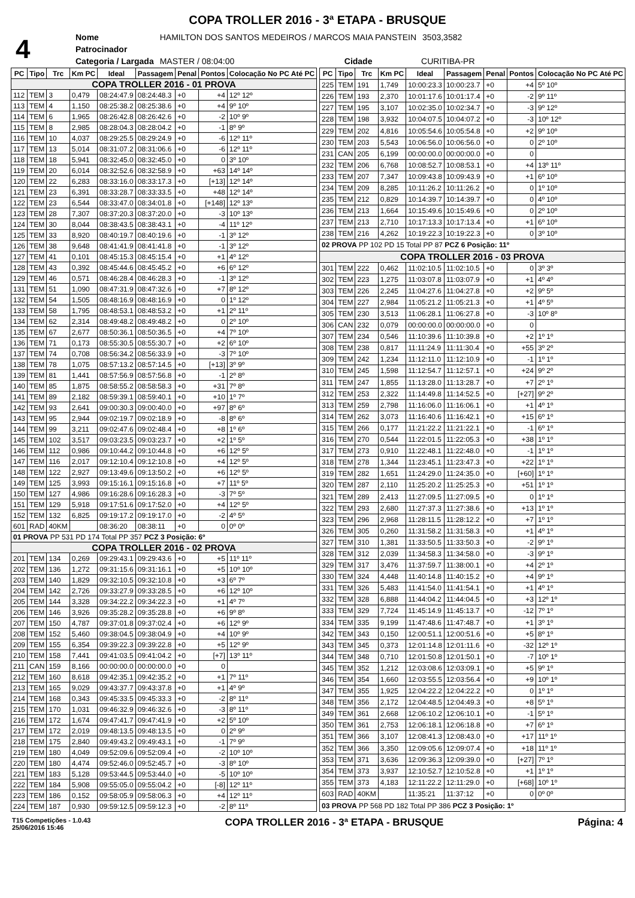COPA TROLLER 2016 - 3ª ETAPA - BRUSQUE
| 4 | Nome | HAMILTON DOS SANTOS MEDEIROS / MARCOS MAIA PANSTEIN | | | 3503,3582 |
| | Patrocinador | | | | |
| | Categoria / Largada | MASTER / 08:04:00 | Cidade | CURITIBA-PR | |
| PC | Tipo | Trc | Km PC | Ideal | Passagem | Penal | Pontos | Colocação No PC Até PC |
| --- | --- | --- | --- | --- | --- | --- | --- | --- |
| COPA TROLLER 2016 - 01 PROVA | | | | | | | | |
| 112 | TEM | 3 | 0,479 | 08:24:47.9 | 08:24:48.3 | +0 | +4 | 12º 12º |
| 113 | TEM | 4 | 1,150 | 08:25:38.2 | 08:25:38.6 | +0 | +4 | 9º 10º |
| 114 | TEM | 6 | 1,965 | 08:26:42.8 | 08:26:42.6 | +0 | -2 | 10º 9º |
| 115 | TEM | 8 | 2,985 | 08:28:04.3 | 08:28:04.2 | +0 | -1 | 8º 9º |
| 116 | TEM | 10 | 4,037 | 08:29:25.5 | 08:29:24.9 | +0 | -6 | 12º 11º |
| 117 | TEM | 13 | 5,014 | 08:31:07.2 | 08:31:06.6 | +0 | -6 | 12º 11º |
| 118 | TEM | 18 | 5,941 | 08:32:45.0 | 08:32:45.0 | +0 | 0 | 3º 10º |
| 119 | TEM | 20 | 6,014 | 08:32:52.6 | 08:32:58.9 | +0 | +63 | 14º 14º |
| 120 | TEM | 22 | 6,283 | 08:33:16.0 | 08:33:17.3 | +0 | [+13] | 12º 14º |
| 121 | TEM | 23 | 6,391 | 08:33:28.7 | 08:33:33.5 | +0 | +48 | 12º 14º |
| 122 | TEM | 23 | 6,544 | 08:33:47.0 | 08:34:01.8 | +0 | [+148] | 12º 13º |
| 123 | TEM | 28 | 7,307 | 08:37:20.3 | 08:37:20.0 | +0 | -3 | 10º 13º |
| 124 | TEM | 30 | 8,044 | 08:38:43.5 | 08:38:43.1 | +0 | -4 | 11º 12º |
| 125 | TEM | 33 | 8,920 | 08:40:19.7 | 08:40:19.6 | +0 | -1 | 3º 12º |
| 126 | TEM | 38 | 9,648 | 08:41:41.9 | 08:41:41.8 | +0 | -1 | 3º 12º |
| 127 | TEM | 41 | 0,101 | 08:45:15.3 | 08:45:15.4 | +0 | +1 | 4º 12º |
| 128 | TEM | 43 | 0,392 | 08:45:44.6 | 08:45:45.2 | +0 | +6 | 6º 12º |
| 129 | TEM | 46 | 0,571 | 08:46:28.4 | 08:46:28.3 | +0 | -1 | 3º 12º |
| 131 | TEM | 51 | 1,090 | 08:47:31.9 | 08:47:32.6 | +0 | +7 | 8º 12º |
| 132 | TEM | 54 | 1,505 | 08:48:16.9 | 08:48:16.9 | +0 | 0 | 1º 12º |
| 133 | TEM | 58 | 1,795 | 08:48:53.1 | 08:48:53.2 | +0 | +1 | 2º 11º |
| 134 | TEM | 62 | 2,314 | 08:49:48.2 | 08:49:48.2 | +0 | 0 | 2º 10º |
| 135 | TEM | 67 | 2,677 | 08:50:36.1 | 08:50:36.5 | +0 | +4 | 7º 10º |
| 136 | TEM | 71 | 0,173 | 08:55:30.5 | 08:55:30.7 | +0 | +2 | 6º 10º |
| 137 | TEM | 74 | 0,708 | 08:56:34.2 | 08:56:33.9 | +0 | -3 | 7º 10º |
| 138 | TEM | 78 | 1,075 | 08:57:13.2 | 08:57:14.5 | +0 | [+13] | 3º 9º |
| 139 | TEM | 81 | 1,441 | 08:57:56.9 | 08:57:56.8 | +0 | -1 | 2º 8º |
| 140 | TEM | 85 | 1,875 | 08:58:55.2 | 08:58:58.3 | +0 | +31 | 7º 8º |
| 141 | TEM | 89 | 2,182 | 08:59:39.1 | 08:59:40.1 | +0 | +10 | 1º 7º |
| 142 | TEM | 93 | 2,641 | 09:00:30.3 | 09:00:40.0 | +0 | +97 | 8º 6º |
| 143 | TEM | 95 | 2,944 | 09:02:19.7 | 09:02:18.9 | +0 | -8 | 8º 6º |
| 144 | TEM | 99 | 3,211 | 09:02:47.6 | 09:02:48.4 | +0 | +8 | 1º 6º |
| 145 | TEM | 102 | 3,517 | 09:03:23.5 | 09:03:23.7 | +0 | +2 | 1º 5º |
| 146 | TEM | 112 | 0,986 | 09:10:44.2 | 09:10:44.8 | +0 | +6 | 12º 5º |
| 147 | TEM | 116 | 2,017 | 09:12:10.4 | 09:12:10.8 | +0 | +4 | 12º 5º |
| 148 | TEM | 122 | 2,927 | 09:13:49.6 | 09:13:50.2 | +0 | +6 | 12º 5º |
| 149 | TEM | 125 | 3,993 | 09:15:16.1 | 09:15:16.8 | +0 | +7 | 11º 5º |
| 150 | TEM | 127 | 4,986 | 09:16:28.6 | 09:16:28.3 | +0 | -3 | 7º 5º |
| 151 | TEM | 129 | 5,918 | 09:17:51.6 | 09:17:52.0 | +0 | +4 | 12º 5º |
| 152 | TEM | 132 | 6,825 | 09:19:17.2 | 09:19:17.0 | +0 | -2 | 4º 5º |
| 601 | RAD | 40KM | | 08:36:20 | 08:38:11 | +0 | 0 | 0º 0º |
| 01 PROVA PP 531 PD 174 Total PP 357 PCZ 3 Posição: 6º | | | | | | | | |
| COPA TROLLER 2016 - 02 PROVA | | | | | | | | |
| 201 | TEM | 134 | 0,269 | 09:29:43.1 | 09:29:43.6 | +0 | +5 | 11º 11º |
| 202 | TEM | 136 | 1,272 | 09:31:15.6 | 09:31:16.1 | +0 | +5 | 10º 10º |
| 203 | TEM | 140 | 1,829 | 09:32:10.5 | 09:32:10.8 | +0 | +3 | 6º 7º |
| 204 | TEM | 142 | 2,726 | 09:33:27.9 | 09:33:28.5 | +0 | +6 | 12º 10º |
| 205 | TEM | 144 | 3,328 | 09:34:22.2 | 09:34:22.3 | +0 | +1 | 4º 7º |
| 206 | TEM | 146 | 3,926 | 09:35:28.2 | 09:35:28.8 | +0 | +6 | 9º 8º |
| 207 | TEM | 150 | 4,787 | 09:37:01.8 | 09:37:02.4 | +0 | +6 | 12º 9º |
| 208 | TEM | 152 | 5,460 | 09:38:04.5 | 09:38:04.9 | +0 | +4 | 10º 9º |
| 209 | TEM | 155 | 6,354 | 09:39:22.3 | 09:39:22.8 | +0 | +5 | 12º 9º |
| 210 | TEM | 158 | 7,441 | 09:41:03.5 | 09:41:04.2 | +0 | [+7] | 13º 11º |
| 211 | CAN | 159 | 8,166 | 00:00:00.0 | 00:00:00.0 | +0 | 0 | |
| 212 | TEM | 160 | 8,618 | 09:42:35.1 | 09:42:35.2 | +0 | +1 | 7º 11º |
| 213 | TEM | 165 | 9,029 | 09:43:37.7 | 09:43:37.8 | +0 | +1 | 4º 9º |
| 214 | TEM | 168 | 0,343 | 09:45:33.5 | 09:45:33.3 | +0 | -2 | 8º 11º |
| 215 | TEM | 170 | 1,031 | 09:46:32.9 | 09:46:32.6 | +0 | -3 | 8º 11º |
| 216 | TEM | 172 | 1,674 | 09:47:41.7 | 09:47:41.9 | +0 | +2 | 5º 10º |
| 217 | TEM | 172 | 2,019 | 09:48:13.5 | 09:48:13.5 | +0 | 0 | 2º 9º |
| 218 | TEM | 175 | 2,840 | 09:49:43.2 | 09:49:43.1 | +0 | -1 | 7º 9º |
| 219 | TEM | 180 | 4,049 | 09:52:09.6 | 09:52:09.4 | +0 | -2 | 10º 10º |
| 220 | TEM | 180 | 4,474 | 09:52:46.0 | 09:52:45.7 | +0 | -3 | 8º 10º |
| 221 | TEM | 183 | 5,128 | 09:53:44.5 | 09:53:44.0 | +0 | -5 | 10º 10º |
| 222 | TEM | 184 | 5,908 | 09:55:05.0 | 09:55:04.2 | +0 | [-8] | 12º 11º |
| 223 | TEM | 186 | 0,152 | 09:58:05.9 | 09:58:06.3 | +0 | +4 | 12º 11º |
| 224 | TEM | 187 | 0,930 | 09:59:12.5 | 09:59:12.3 | +0 | -2 | 8º 11º |
| PC | Tipo | Trc | Km PC | Ideal | Passagem | Penal | Pontos | Colocação No PC Até PC |
| --- | --- | --- | --- | --- | --- | --- | --- | --- |
| 225 | TEM | 191 | 1,749 | 10:00:23.3 | 10:00:23.7 | +0 | +4 | 5º 10º |
| 226 | TEM | 193 | 2,370 | 10:01:17.6 | 10:01:17.4 | +0 | -2 | 9º 11º |
| 227 | TEM | 195 | 3,107 | 10:02:35.0 | 10:02:34.7 | +0 | -3 | 9º 12º |
| 228 | TEM | 198 | 3,932 | 10:04:07.5 | 10:04:07.2 | +0 | -3 | 10º 12º |
| 229 | TEM | 202 | 4,816 | 10:05:54.6 | 10:05:54.8 | +0 | +2 | 9º 10º |
| 230 | TEM | 203 | 5,543 | 10:06:56.0 | 10:06:56.0 | +0 | 0 | 2º 10º |
| 231 | CAN | 205 | 6,199 | 00:00:00.0 | 00:00:00.0 | +0 | 0 | |
| 232 | TEM | 206 | 6,768 | 10:08:52.7 | 10:08:53.1 | +0 | +4 | 13º 11º |
| 233 | TEM | 207 | 7,347 | 10:09:43.8 | 10:09:43.9 | +0 | +1 | 6º 10º |
| 234 | TEM | 209 | 8,285 | 10:11:26.2 | 10:11:26.2 | +0 | 0 | 1º 10º |
| 235 | TEM | 212 | 0,829 | 10:14:39.7 | 10:14:39.7 | +0 | 0 | 4º 10º |
| 236 | TEM | 213 | 1,664 | 10:15:49.6 | 10:15:49.6 | +0 | 0 | 2º 10º |
| 237 | TEM | 213 | 2,710 | 10:17:13.3 | 10:17:13.4 | +0 | +1 | 6º 10º |
| 238 | TEM | 216 | 4,262 | 10:19:22.3 | 10:19:22.3 | +0 | 0 | 3º 10º |
| 02 PROVA PP 102 PD 15 Total PP 87 PCZ 6 Posição: 11º | | | | | | | | |
| COPA TROLLER 2016 - 03 PROVA | | | | | | | | |
| 301 | TEM | 222 | 0,462 | 11:02:10.5 | 11:02:10.5 | +0 | 0 | 3º 3º |
| 302 | TEM | 223 | 1,275 | 11:03:07.8 | 11:03:07.9 | +0 | +1 | 4º 4º |
| 303 | TEM | 226 | 2,245 | 11:04:27.6 | 11:04:27.8 | +0 | +2 | 9º 5º |
| 304 | TEM | 227 | 2,984 | 11:05:21.2 | 11:05:21.3 | +0 | +1 | 4º 5º |
| 305 | TEM | 230 | 3,513 | 11:06:28.1 | 11:06:27.8 | +0 | -3 | 10º 8º |
| 306 | CAN | 232 | 0,079 | 00:00:00.0 | 00:00:00.0 | +0 | 0 | |
| 307 | TEM | 234 | 0,546 | 11:10:39.6 | 11:10:39.8 | +0 | +2 | 1º 1º |
| 308 | TEM | 238 | 0,817 | 11:11:24.9 | 11:11:30.4 | +0 | +55 | 3º 2º |
| 309 | TEM | 242 | 1,234 | 11:12:11.0 | 11:12:10.9 | +0 | -1 | 1º 1º |
| 310 | TEM | 245 | 1,598 | 11:12:54.7 | 11:12:57.1 | +0 | +24 | 9º 2º |
| 311 | TEM | 247 | 1,855 | 11:13:28.0 | 11:13:28.7 | +0 | +7 | 2º 1º |
| 312 | TEM | 253 | 2,322 | 11:14:49.8 | 11:14:52.5 | +0 | [+27] | 9º 2º |
| 313 | TEM | 259 | 2,798 | 11:16:06.0 | 11:16:06.1 | +0 | +1 | 4º 1º |
| 314 | TEM | 262 | 3,073 | 11:16:40.6 | 11:16:42.1 | +0 | +15 | 6º 1º |
| 315 | TEM | 266 | 0,177 | 11:21:22.2 | 11:21:22.1 | +0 | -1 | 6º 1º |
| 316 | TEM | 270 | 0,544 | 11:22:01.5 | 11:22:05.3 | +0 | +38 | 1º 1º |
| 317 | TEM | 273 | 0,910 | 11:22:48.1 | 11:22:48.0 | +0 | -1 | 1º 1º |
| 318 | TEM | 278 | 1,344 | 11:23:45.1 | 11:23:47.3 | +0 | +22 | 1º 1º |
| 319 | TEM | 282 | 1,651 | 11:24:29.0 | 11:24:35.0 | +0 | [+60] | 1º 1º |
| 320 | TEM | 287 | 2,110 | 11:25:20.2 | 11:25:25.3 | +0 | +51 | 1º 1º |
| 321 | TEM | 289 | 2,413 | 11:27:09.5 | 11:27:09.5 | +0 | 0 | 1º 1º |
| 322 | TEM | 293 | 2,680 | 11:27:37.3 | 11:27:38.6 | +0 | +13 | 1º 1º |
| 323 | TEM | 296 | 2,968 | 11:28:11.5 | 11:28:12.2 | +0 | +7 | 1º 1º |
| 326 | TEM | 305 | 0,260 | 11:31:58.2 | 11:31:58.3 | +0 | +1 | 4º 1º |
| 327 | TEM | 310 | 1,381 | 11:33:50.5 | 11:33:50.3 | +0 | -2 | 9º 1º |
| 328 | TEM | 312 | 2,039 | 11:34:58.3 | 11:34:58.0 | +0 | -3 | 9º 1º |
| 329 | TEM | 317 | 3,476 | 11:37:59.7 | 11:38:00.1 | +0 | +4 | 2º 1º |
| 330 | TEM | 324 | 4,448 | 11:40:14.8 | 11:40:15.2 | +0 | +4 | 9º 1º |
| 331 | TEM | 326 | 5,483 | 11:41:54.0 | 11:41:54.1 | +0 | +1 | 4º 1º |
| 332 | TEM | 328 | 6,888 | 11:44:04.2 | 11:44:04.5 | +0 | +3 | 12º 1º |
| 333 | TEM | 329 | 7,724 | 11:45:14.9 | 11:45:13.7 | +0 | -12 | 7º 1º |
| 334 | TEM | 335 | 9,199 | 11:47:48.6 | 11:47:48.7 | +0 | +1 | 3º 1º |
| 342 | TEM | 343 | 0,150 | 12:00:51.1 | 12:00:51.6 | +0 | +5 | 8º 1º |
| 343 | TEM | 345 | 0,373 | 12:01:14.8 | 12:01:11.6 | +0 | -32 | 12º 1º |
| 344 | TEM | 348 | 0,710 | 12:01:50.8 | 12:01:50.1 | +0 | -7 | 10º 1º |
| 345 | TEM | 352 | 1,212 | 12:03:08.6 | 12:03:09.1 | +0 | +5 | 9º 1º |
| 346 | TEM | 354 | 1,660 | 12:03:55.5 | 12:03:56.4 | +0 | +9 | 10º 1º |
| 347 | TEM | 355 | 1,925 | 12:04:22.2 | 12:04:22.2 | +0 | 0 | 1º 1º |
| 348 | TEM | 356 | 2,172 | 12:04:48.5 | 12:04:49.3 | +0 | +8 | 5º 1º |
| 349 | TEM | 361 | 2,668 | 12:06:10.2 | 12:06:10.1 | +0 | -1 | 5º 1º |
| 350 | TEM | 361 | 2,753 | 12:06:18.1 | 12:06:18.8 | +0 | +7 | 6º 1º |
| 351 | TEM | 366 | 3,107 | 12:08:41.3 | 12:08:43.0 | +0 | +17 | 11º 1º |
| 352 | TEM | 366 | 3,350 | 12:09:05.6 | 12:09:07.4 | +0 | +18 | 11º 1º |
| 353 | TEM | 371 | 3,636 | 12:09:36.3 | 12:09:39.0 | +0 | [+27] | 7º 1º |
| 354 | TEM | 373 | 3,937 | 12:10:52.7 | 12:10:52.8 | +0 | +1 | 1º 1º |
| 355 | TEM | 373 | 4,183 | 12:11:22.2 | 12:11:29.0 | +0 | [+68] | 10º 1º |
| 603 | RAD | 40KM | | 11:35:21 | 11:37:12 | +0 | 0 | 0º 0º |
| 03 PROVA PP 568 PD 182 Total PP 386 PCZ 3 Posição: 1º | | | | | | | | |
T15 Competições - 1.0.43
25/06/2016 15:46
COPA TROLLER 2016 - 3ª ETAPA - BRUSQUE
Página: 4